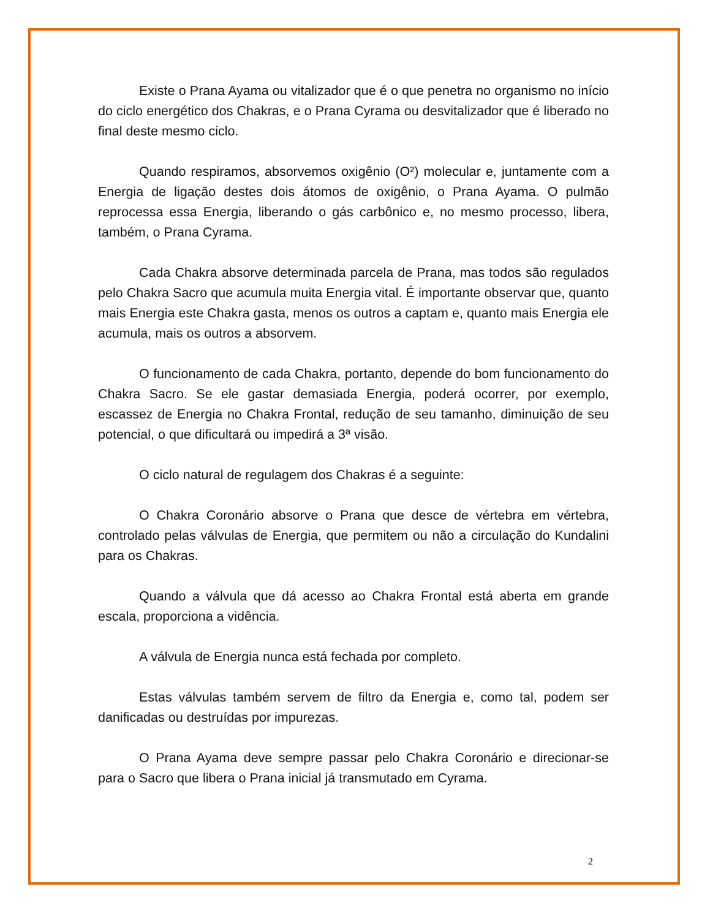Existe o Prana Ayama ou vitalizador que é o que penetra no organismo no início do ciclo energético dos Chakras, e o Prana Cyrama ou desvitalizador que é liberado no final deste mesmo ciclo.
Quando respiramos, absorvemos oxigênio (O²) molecular e, juntamente com a Energia de ligação destes dois átomos de oxigênio, o Prana Ayama. O pulmão reprocessa essa Energia, liberando o gás carbônico e, no mesmo processo, libera, também, o Prana Cyrama.
Cada Chakra absorve determinada parcela de Prana, mas todos são regulados pelo Chakra Sacro que acumula muita Energia vital. É importante observar que, quanto mais Energia este Chakra gasta, menos os outros a captam e, quanto mais Energia ele acumula, mais os outros a absorvem.
O funcionamento de cada Chakra, portanto, depende do bom funcionamento do Chakra Sacro. Se ele gastar demasiada Energia, poderá ocorrer, por exemplo, escassez de Energia no Chakra Frontal, redução de seu tamanho, diminuição de seu potencial, o que dificultará ou impedirá a 3ª visão.
O ciclo natural de regulagem dos Chakras é a seguinte:
O Chakra Coronário absorve o Prana que desce de vértebra em vértebra, controlado pelas válvulas de Energia, que permitem ou não a circulação do Kundalini para os Chakras.
Quando a válvula que dá acesso ao Chakra Frontal está aberta em grande escala, proporciona a vidência.
A válvula de Energia nunca está fechada por completo.
Estas válvulas também servem de filtro da Energia e, como tal, podem ser danificadas ou destruídas por impurezas.
O Prana Ayama deve sempre passar pelo Chakra Coronário e direcionar-se para o Sacro que libera o Prana inicial já transmutado em Cyrama.
2